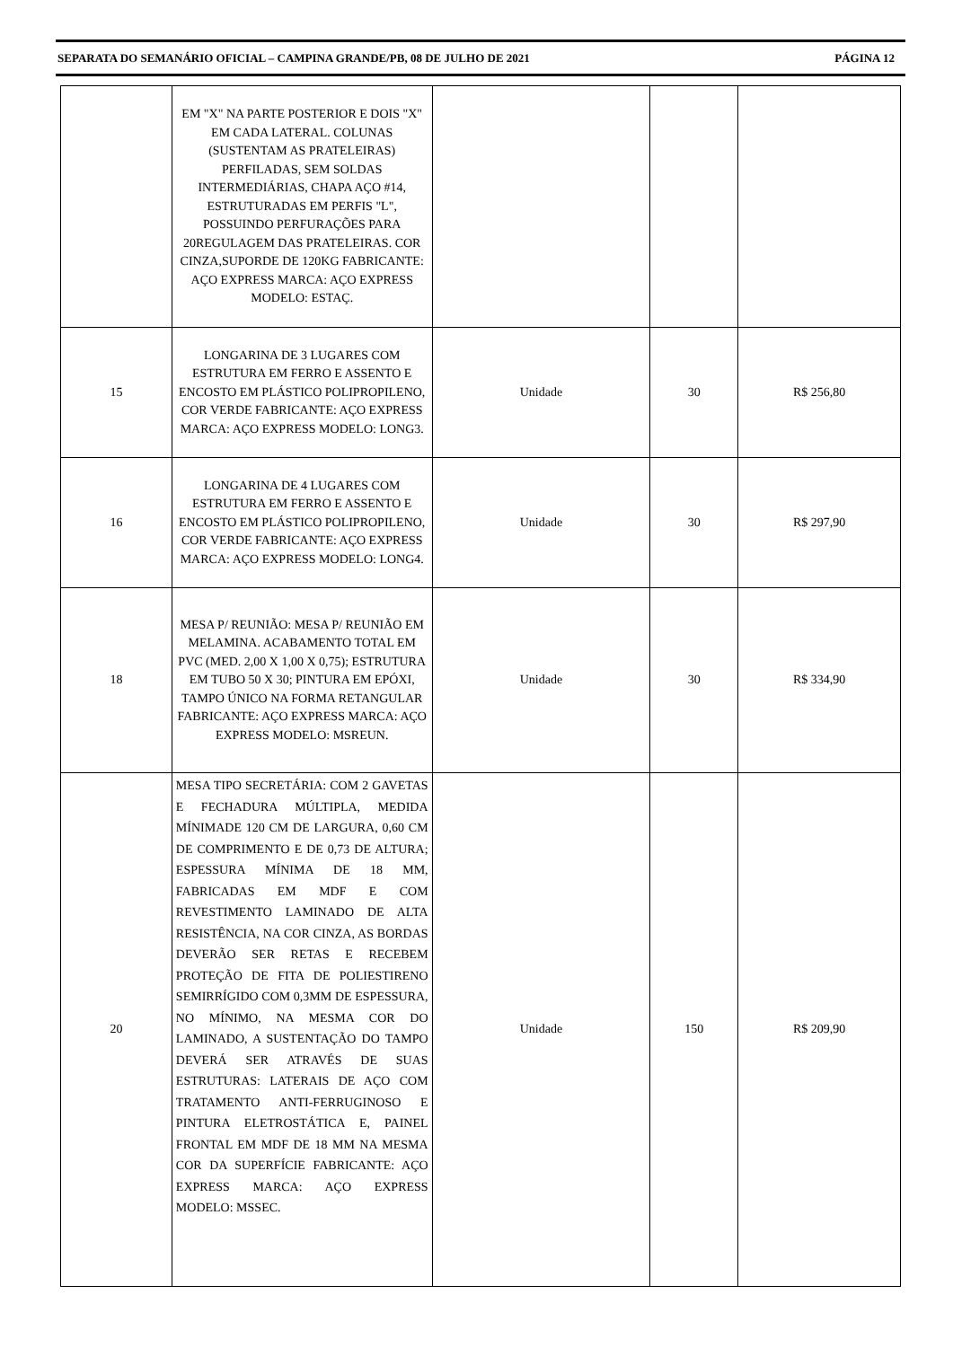SEPARATA DO SEMANÁRIO OFICIAL – CAMPINA GRANDE/PB, 08 DE JULHO DE 2021 PÁGINA 12
| | EM "X" NA PARTE POSTERIOR E DOIS "X" EM CADA LATERAL. COLUNAS (SUSTENTAM AS PRATELEIRAS) PERFILADAS, SEM SOLDAS INTERMEDIÁRIAS, CHAPA AÇO #14, ESTRUTURADAS EM PERFIS "L", POSSUINDO PERFURAÇÕES PARA 20REGULAGEM DAS PRATELEIRAS. COR CINZA,SUPORDE DE 120KG FABRICANTE: AÇO EXPRESS MARCA: AÇO EXPRESS MODELO: ESTAÇ. | | | |
| 15 | LONGARINA DE 3 LUGARES COM ESTRUTURA EM FERRO E ASSENTO E ENCOSTO EM PLÁSTICO POLIPROPILENO, COR VERDE FABRICANTE: AÇO EXPRESS MARCA: AÇO EXPRESS MODELO: LONG3. | Unidade | 30 | R$ 256,80 |
| 16 | LONGARINA DE 4 LUGARES COM ESTRUTURA EM FERRO E ASSENTO E ENCOSTO EM PLÁSTICO POLIPROPILENO, COR VERDE FABRICANTE: AÇO EXPRESS MARCA: AÇO EXPRESS MODELO: LONG4. | Unidade | 30 | R$ 297,90 |
| 18 | MESA P/ REUNIÃO: MESA P/ REUNIÃO EM MELAMINA. ACABAMENTO TOTAL EM PVC (MED. 2,00 X 1,00 X 0,75); ESTRUTURA EM TUBO 50 X 30; PINTURA EM EPÓXI, TAMPO ÚNICO NA FORMA RETANGULAR FABRICANTE: AÇO EXPRESS MARCA: AÇO EXPRESS MODELO: MSREUN. | Unidade | 30 | R$ 334,90 |
| 20 | MESA TIPO SECRETÁRIA: COM 2 GAVETAS E FECHADURA MÚLTIPLA, MEDIDA MÍNIMADE 120 CM DE LARGURA, 0,60 CM DE COMPRIMENTO E DE 0,73 DE ALTURA; ESPESSURA MÍNIMA DE 18 MM, FABRICADAS EM MDF E COM REVESTIMENTO LAMINADO DE ALTA RESISTÊNCIA, NA COR CINZA, AS BORDAS DEVERÃO SER RETAS E RECEBEM PROTEÇÃO DE FITA DE POLIESTIRENO SEMIRRÍGIDO COM 0,3MM DE ESPESSURA, NO MÍNIMO, NA MESMA COR DO LAMINADO, A SUSTENTAÇÃO DO TAMPO DEVERÁ SER ATRAVÉS DE SUAS ESTRUTURAS: LATERAIS DE AÇO COM TRATAMENTO ANTI-FERRUGINOSO E PINTURA ELETROSTÁTICA E, PAINEL FRONTAL EM MDF DE 18 MM NA MESMA COR DA SUPERFÍCIE FABRICANTE: AÇO EXPRESS MARCA: AÇO EXPRESS MODELO: MSSEC. | Unidade | 150 | R$ 209,90 |